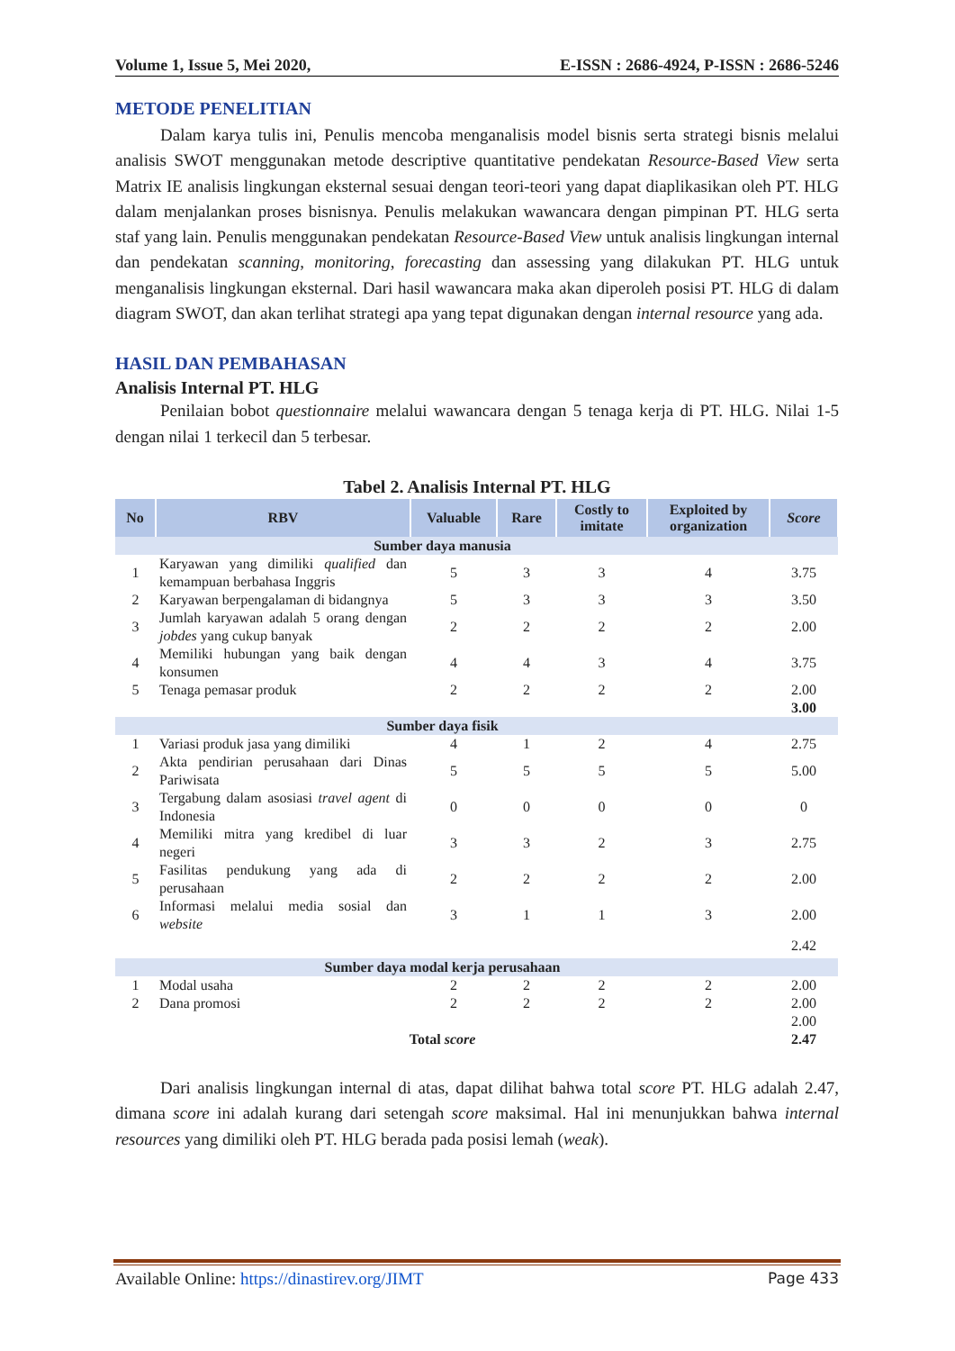Volume 1, Issue 5, Mei 2020, E-ISSN : 2686-4924, P-ISSN : 2686-5246
METODE PENELITIAN
Dalam karya tulis ini, Penulis mencoba menganalisis model bisnis serta strategi bisnis melalui analisis SWOT menggunakan metode descriptive quantitative pendekatan Resource-Based View serta Matrix IE analisis lingkungan eksternal sesuai dengan teori-teori yang dapat diaplikasikan oleh PT. HLG dalam menjalankan proses bisnisnya. Penulis melakukan wawancara dengan pimpinan PT. HLG serta staf yang lain. Penulis menggunakan pendekatan Resource-Based View untuk analisis lingkungan internal dan pendekatan scanning, monitoring, forecasting dan assessing yang dilakukan PT. HLG untuk menganalisis lingkungan eksternal. Dari hasil wawancara maka akan diperoleh posisi PT. HLG di dalam diagram SWOT, dan akan terlihat strategi apa yang tepat digunakan dengan internal resource yang ada.
HASIL DAN PEMBAHASAN
Analisis Internal PT. HLG
Penilaian bobot questionnaire melalui wawancara dengan 5 tenaga kerja di PT. HLG. Nilai 1-5 dengan nilai 1 terkecil dan 5 terbesar.
Tabel 2. Analisis Internal PT. HLG
| No | RBV | Valuable | Rare | Costly to imitate | Exploited by organization | Score |
| --- | --- | --- | --- | --- | --- | --- |
| Sumber daya manusia | | | | | | |
| 1 | Karyawan yang dimiliki qualified dan kemampuan berbahasa Inggris | 5 | 3 | 3 | 4 | 3.75 |
| 2 | Karyawan berpengalaman di bidangnya | 5 | 3 | 3 | 3 | 3.50 |
| 3 | Jumlah karyawan adalah 5 orang dengan jobdes yang cukup banyak | 2 | 2 | 2 | 2 | 2.00 |
| 4 | Memiliki hubungan yang baik dengan konsumen | 4 | 4 | 3 | 4 | 3.75 |
| 5 | Tenaga pemasar produk | 2 | 2 | 2 | 2 | 2.00 |
| | | | | | | 3.00 |
| Sumber daya fisik | | | | | | |
| 1 | Variasi produk jasa yang dimiliki | 4 | 1 | 2 | 4 | 2.75 |
| 2 | Akta pendirian perusahaan dari Dinas Pariwisata | 5 | 5 | 5 | 5 | 5.00 |
| 3 | Tergabung dalam asosiasi travel agent di Indonesia | 0 | 0 | 0 | 0 | 0 |
| 4 | Memiliki mitra yang kredibel di luar negeri | 3 | 3 | 2 | 3 | 2.75 |
| 5 | Fasilitas pendukung yang ada di perusahaan | 2 | 2 | 2 | 2 | 2.00 |
| 6 | Informasi melalui media sosial dan website | 3 | 1 | 1 | 3 | 2.00 |
| | | | | | | 2.42 |
| Sumber daya modal kerja perusahaan | | | | | | |
| 1 | Modal usaha | 2 | 2 | 2 | 2 | 2.00 |
| 2 | Dana promosi | 2 | 2 | 2 | 2 | 2.00 |
| | | | | | | 2.00 |
| Total score | | | | | | 2.47 |
Dari analisis lingkungan internal di atas, dapat dilihat bahwa total score PT. HLG adalah 2.47, dimana score ini adalah kurang dari setengah score maksimal. Hal ini menunjukkan bahwa internal resources yang dimiliki oleh PT. HLG berada pada posisi lemah (weak).
Available Online: https://dinastirev.org/JIMT Page 433